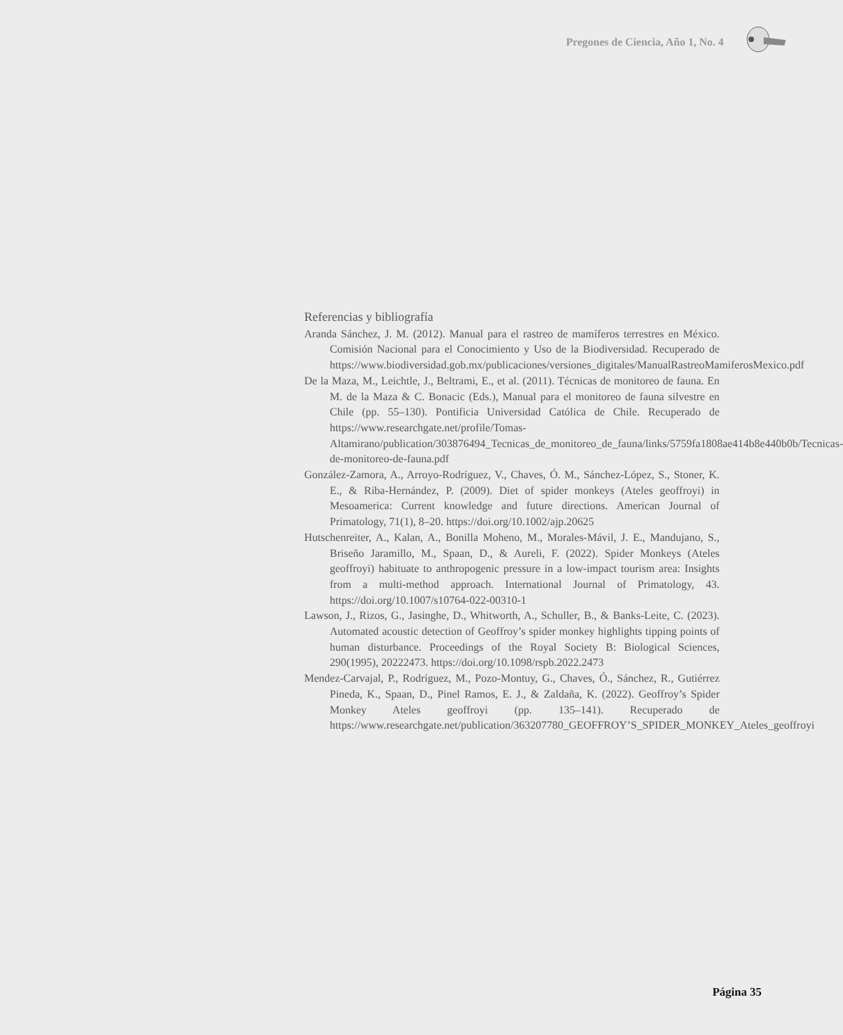Pregones de Ciencia, Año 1, No. 4
Referencias y bibliografía
Aranda Sánchez, J. M. (2012). Manual para el rastreo de mamíferos terrestres en México. Comisión Nacional para el Conocimiento y Uso de la Biodiversidad. Recuperado de https://www.biodiversidad.gob.mx/publicaciones/versiones_digitales/ManualRastreoMamiferosMexico.pdf
De la Maza, M., Leichtle, J., Beltrami, E., et al. (2011). Técnicas de monitoreo de fauna. En M. de la Maza & C. Bonacic (Eds.), Manual para el monitoreo de fauna silvestre en Chile (pp. 55–130). Pontificia Universidad Católica de Chile. Recuperado de https://www.researchgate.net/profile/Tomas-Altamirano/publication/303876494_Tecnicas_de_monitoreo_de_fauna/links/5759fa1808ae414b8e440b0b/Tecnicas-de-monitoreo-de-fauna.pdf
González-Zamora, A., Arroyo-Rodríguez, V., Chaves, Ó. M., Sánchez-López, S., Stoner, K. E., & Riba-Hernández, P. (2009). Diet of spider monkeys (Ateles geoffroyi) in Mesoamerica: Current knowledge and future directions. American Journal of Primatology, 71(1), 8–20. https://doi.org/10.1002/ajp.20625
Hutschenreiter, A., Kalan, A., Bonilla Moheno, M., Morales-Mávil, J. E., Mandujano, S., Briseño Jaramillo, M., Spaan, D., & Aureli, F. (2022). Spider Monkeys (Ateles geoffroyi) habituate to anthropogenic pressure in a low-impact tourism area: Insights from a multi-method approach. International Journal of Primatology, 43. https://doi.org/10.1007/s10764-022-00310-1
Lawson, J., Rizos, G., Jasinghe, D., Whitworth, A., Schuller, B., & Banks-Leite, C. (2023). Automated acoustic detection of Geoffroy’s spider monkey highlights tipping points of human disturbance. Proceedings of the Royal Society B: Biological Sciences, 290(1995), 20222473. https://doi.org/10.1098/rspb.2022.2473
Mendez-Carvajal, P., Rodríguez, M., Pozo-Montuy, G., Chaves, Ó., Sánchez, R., Gutiérrez Pineda, K., Spaan, D., Pinel Ramos, E. J., & Zaldaña, K. (2022). Geoffroy’s Spider Monkey Ateles geoffroyi (pp. 135–141). Recuperado de https://www.researchgate.net/publication/363207780_GEOFFROY’S_SPIDER_MONKEY_Ateles_geoffroyi
Página 35